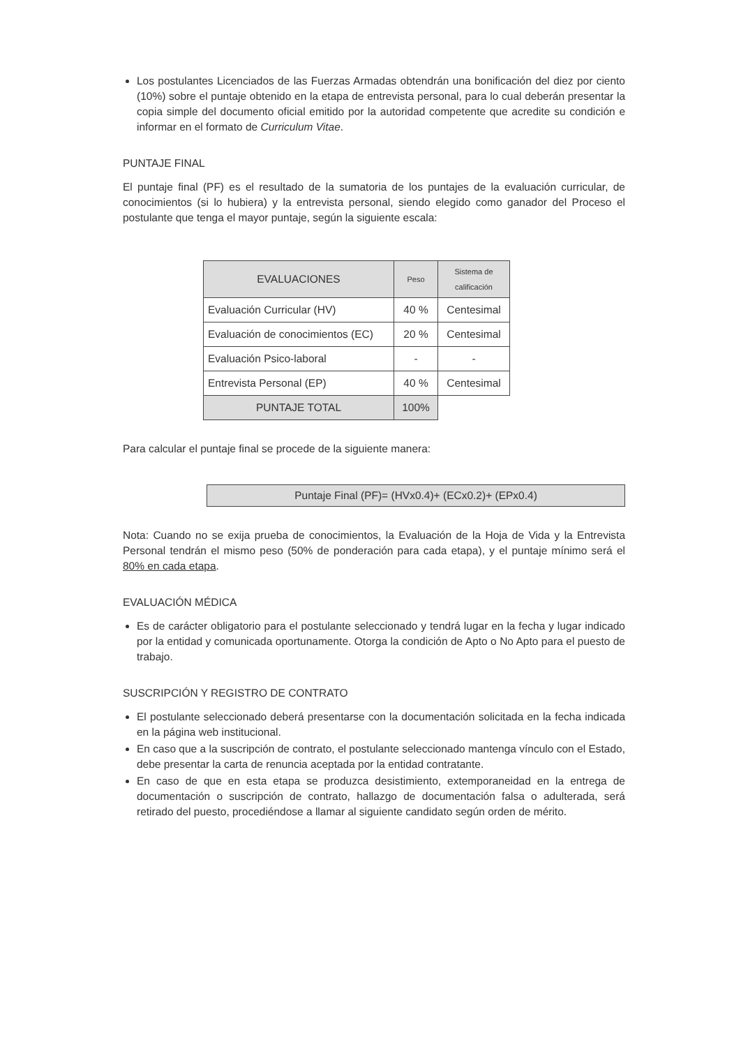Los postulantes Licenciados de las Fuerzas Armadas obtendrán una bonificación del diez por ciento (10%) sobre el puntaje obtenido en la etapa de entrevista personal, para lo cual deberán presentar la copia simple del documento oficial emitido por la autoridad competente que acredite su condición e informar en el formato de Curriculum Vitae.
PUNTAJE FINAL
El puntaje final (PF) es el resultado de la sumatoria de los puntajes de la evaluación curricular, de conocimientos (si lo hubiera) y la entrevista personal, siendo elegido como ganador del Proceso el postulante que tenga el mayor puntaje, según la siguiente escala:
| EVALUACIONES | Peso | Sistema de calificación |
| --- | --- | --- |
| Evaluación Curricular (HV) | 40 % | Centesimal |
| Evaluación de conocimientos (EC) | 20 % | Centesimal |
| Evaluación Psico-laboral | - | - |
| Entrevista Personal (EP) | 40 % | Centesimal |
| PUNTAJE TOTAL | 100% | |
Para calcular el puntaje final se procede de la siguiente manera:
Puntaje Final (PF)= (HVx0.4)+ (ECx0.2)+ (EPx0.4)
Nota: Cuando no se exija prueba de conocimientos, la Evaluación de la Hoja de Vida y la Entrevista Personal tendrán el mismo peso (50% de ponderación para cada etapa), y el puntaje mínimo será el 80% en cada etapa.
EVALUACIÓN MÉDICA
Es de carácter obligatorio para el postulante seleccionado y tendrá lugar en la fecha y lugar indicado por la entidad y comunicada oportunamente. Otorga la condición de Apto o No Apto para el puesto de trabajo.
SUSCRIPCIÓN Y REGISTRO DE CONTRATO
El postulante seleccionado deberá presentarse con la documentación solicitada en la fecha indicada en la página web institucional.
En caso que a la suscripción de contrato, el postulante seleccionado mantenga vínculo con el Estado, debe presentar la carta de renuncia aceptada por la entidad contratante.
En caso de que en esta etapa se produzca desistimiento, extemporaneidad en la entrega de documentación o suscripción de contrato, hallazgo de documentación falsa o adulterada, será retirado del puesto, procediéndose a llamar al siguiente candidato según orden de mérito.